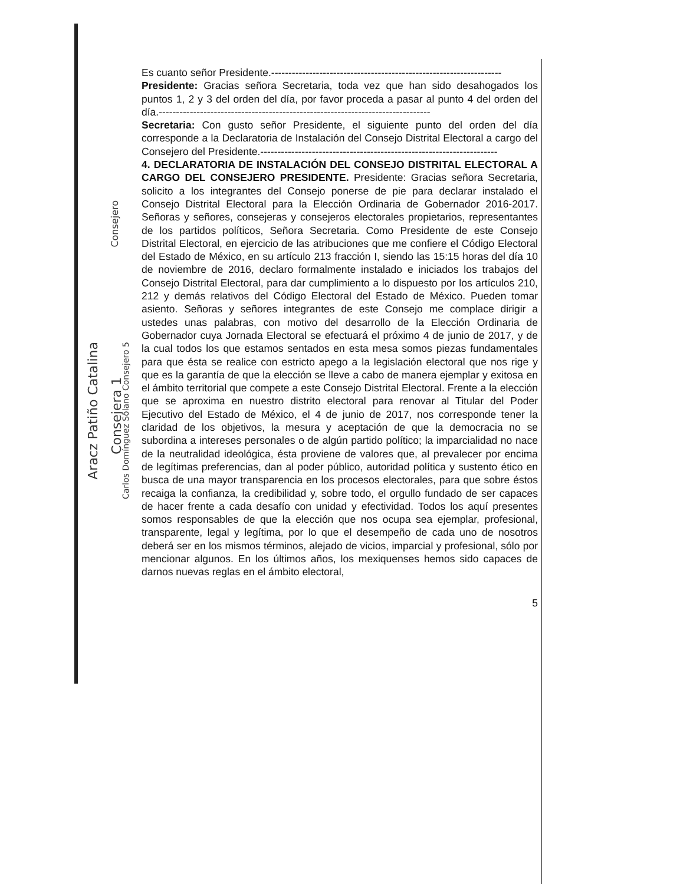Es cuanto señor Presidente.-------------------------------------------------------------------
Presidente: Gracias señora Secretaria, toda vez que han sido desahogados los puntos 1, 2 y 3 del orden del día, por favor proceda a pasar al punto 4 del orden del día.-------------------------------------------------------------------------------
Secretaria: Con gusto señor Presidente, el siguiente punto del orden del día corresponde a la Declaratoria de Instalación del Consejo Distrital Electoral a cargo del Consejero del Presidente.---------------------------------------------------------------------
4. DECLARATORIA DE INSTALACIÓN DEL CONSEJO DISTRITAL ELECTORAL A CARGO DEL CONSEJERO PRESIDENTE. Presidente: Gracias señora Secretaria, solicito a los integrantes del Consejo ponerse de pie para declarar instalado el Consejo Distrital Electoral para la Elección Ordinaria de Gobernador 2016-2017. Señoras y señores, consejeras y consejeros electorales propietarios, representantes de los partidos políticos, Señora Secretaria. Como Presidente de este Consejo Distrital Electoral, en ejercicio de las atribuciones que me confiere el Código Electoral del Estado de México, en su artículo 213 fracción I, siendo las 15:15 horas del día 10 de noviembre de 2016, declaro formalmente instalado e iniciados los trabajos del Consejo Distrital Electoral, para dar cumplimiento a lo dispuesto por los artículos 210, 212 y demás relativos del Código Electoral del Estado de México. Pueden tomar asiento. Señoras y señores integrantes de este Consejo me complace dirigir a ustedes unas palabras, con motivo del desarrollo de la Elección Ordinaria de Gobernador cuya Jornada Electoral se efectuará el próximo 4 de junio de 2017, y de la cual todos los que estamos sentados en esta mesa somos piezas fundamentales para que ésta se realice con estricto apego a la legislación electoral que nos rige y que es la garantía de que la elección se lleve a cabo de manera ejemplar y exitosa en el ámbito territorial que compete a este Consejo Distrital Electoral. Frente a la elección que se aproxima en nuestro distrito electoral para renovar al Titular del Poder Ejecutivo del Estado de México, el 4 de junio de 2017, nos corresponde tener la claridad de los objetivos, la mesura y aceptación de que la democracia no se subordina a intereses personales o de algún partido político; la imparcialidad no nace de la neutralidad ideológica, ésta proviene de valores que, al prevalecer por encima de legítimas preferencias, dan al poder público, autoridad política y sustento ético en busca de una mayor transparencia en los procesos electorales, para que sobre éstos recaiga la confianza, la credibilidad y, sobre todo, el orgullo fundado de ser capaces de hacer frente a cada desafío con unidad y efectividad. Todos los aquí presentes somos responsables de que la elección que nos ocupa sea ejemplar, profesional, transparente, legal y legítima, por lo que el desempeño de cada uno de nosotros deberá ser en los mismos términos, alejado de vicios, imparcial y profesional, sólo por mencionar algunos. En los últimos años, los mexiquenses hemos sido capaces de darnos nuevas reglas en el ámbito electoral,
5
Aracz Patiño Catalina
Consejera 1
Carlos Domínguez Solano Consejero 5
Consejero